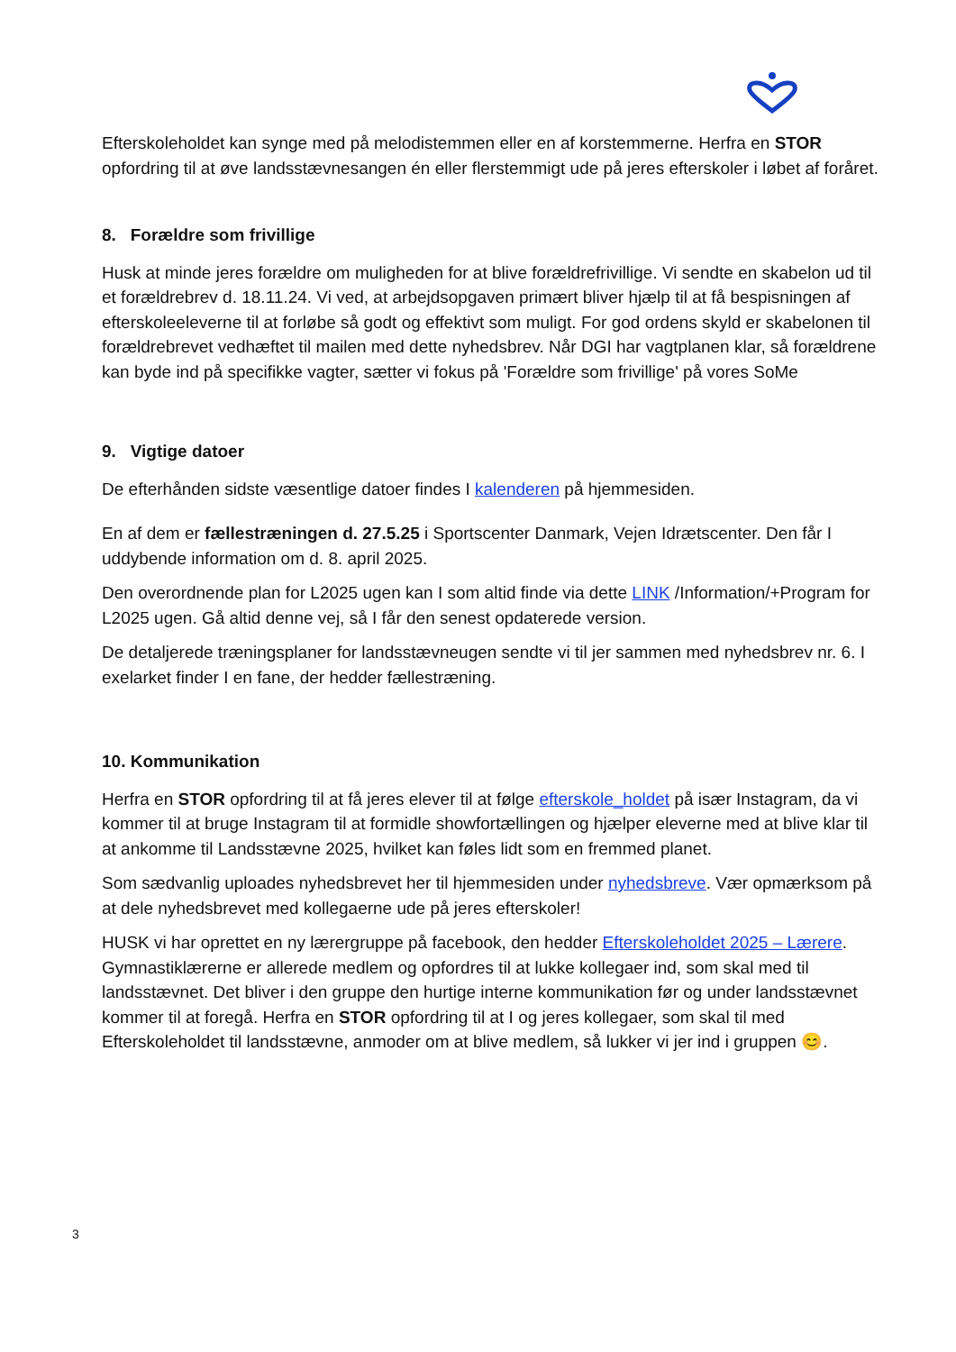Efterskoleholdet kan synge med på melodistemmen eller en af korstemmerne. Herfra en STOR opfordring til at øve landsstævnesangen én eller flerstemmigt ude på jeres efterskoler i løbet af foråret.
8. Forældre som frivillige
Husk at minde jeres forældre om muligheden for at blive forældrefrivillige. Vi sendte en skabelon ud til et forældrebrev d. 18.11.24. Vi ved, at arbejdsopgaven primært bliver hjælp til at få bespisningen af efterskoleeleverne til at forløbe så godt og effektivt som muligt. For god ordens skyld er skabelonen til forældrebrevet vedhæftet til mailen med dette nyhedsbrev. Når DGI har vagtplanen klar, så forældrene kan byde ind på specifikke vagter, sætter vi fokus på 'Forældre som frivillige' på vores SoMe
9. Vigtige datoer
De efterhånden sidste væsentlige datoer findes I kalenderen på hjemmesiden.
En af dem er fællestræningen d. 27.5.25 i Sportscenter Danmark, Vejen Idrætscenter. Den får I uddybende information om d. 8. april 2025.
Den overordnende plan for L2025 ugen kan I som altid finde via dette LINK /Information/+Program for L2025 ugen. Gå altid denne vej, så I får den senest opdaterede version.
De detaljerede træningsplaner for landsstævneugen sendte vi til jer sammen med nyhedsbrev nr. 6. I exelarket finder I en fane, der hedder fællestræning.
10. Kommunikation
Herfra en STOR opfordring til at få jeres elever til at følge efterskole_holdet på især Instagram, da vi kommer til at bruge Instagram til at formidle showfortællingen og hjælper eleverne med at blive klar til at ankomme til Landsstævne 2025, hvilket kan føles lidt som en fremmed planet.
Som sædvanlig uploades nyhedsbrevet her til hjemmesiden under nyhedsbreve. Vær opmærksom på at dele nyhedsbrevet med kollegaerne ude på jeres efterskoler!
HUSK vi har oprettet en ny lærergruppe på facebook, den hedder Efterskoleholdet 2025 – Lærere. Gymnastiklærerne er allerede medlem og opfordres til at lukke kollegaer ind, som skal med til landsstævnet. Det bliver i den gruppe den hurtige interne kommunikation før og under landsstævnet kommer til at foregå. Herfra en STOR opfordring til at I og jeres kollegaer, som skal til med Efterskoleholdet til landsstævne, anmoder om at blive medlem, så lukker vi jer ind i gruppen 😊.
3